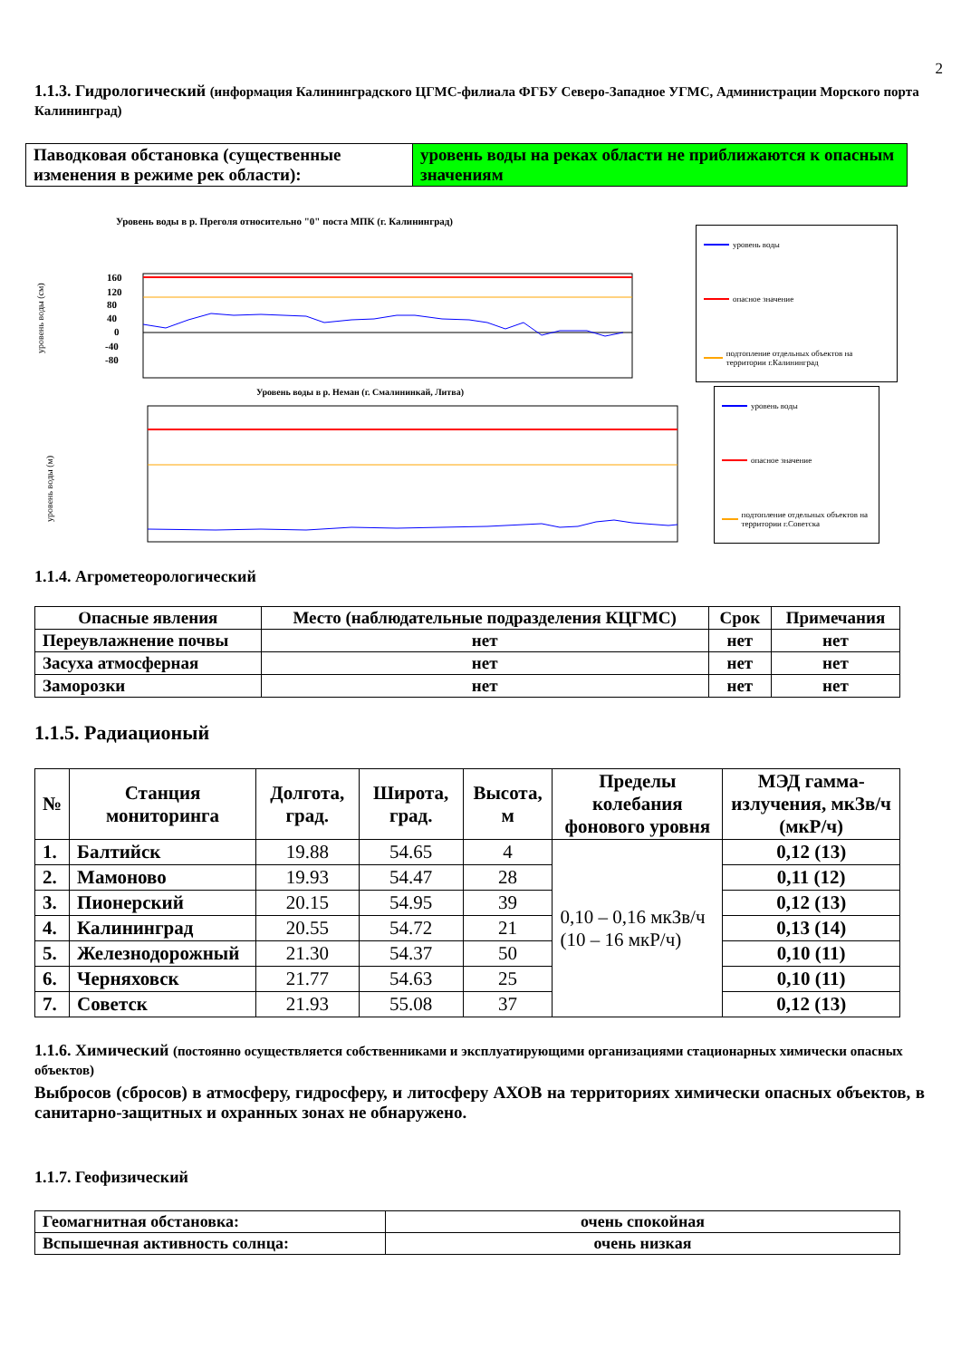2
1.1.3. Гидрологический (информация Калининградского ЦГМС-филиала ФГБУ Северо-Западное УГМС, Администрации Морского порта Калининград)
| Паводковая обстановка (существенные изменения в режиме рек области): | уровень воды на реках области не приближаются к опасным значениям |
Уровень воды в р. Преголя относительно "0" поста МПК (г. Калининград)
уровень воды (см)
160
120
80
40
0
-40
-80
уровень воды
опасное значение
подтопление отдельных объектов на территории г.Калининград
Уровень воды в р. Неман (г. Смалининкай, Литва)
уровень воды (м)
уровень воды
опасное значение
подтопление отдельных объектов на территории г.Советска
1.1.4. Агрометеорологический
| Опасные явления | Место (наблюдательные подразделения КЦГМС) | Срок | Примечания |
| --- | --- | --- | --- |
| Переувлажнение почвы | нет | нет | нет |
| Засуха атмосферная | нет | нет | нет |
| Заморозки | нет | нет | нет |
1.1.5. Радиационый
| № | Станция мониторинга | Долгота, град. | Широта, град. | Высота, м | Пределы колебания фонового уровня | МЭД гамма-излучения, мкЗв/ч (мкР/ч) |
| --- | --- | --- | --- | --- | --- | --- |
| 1. | Балтийск | 19.88 | 54.65 | 4 | 0,10 – 0,16 мкЗв/ч (10 – 16 мкР/ч) | 0,12 (13) |
| 2. | Мамоново | 19.93 | 54.47 | 28 | | 0,11 (12) |
| 3. | Пионерский | 20.15 | 54.95 | 39 | | 0,12 (13) |
| 4. | Калининград | 20.55 | 54.72 | 21 | | 0,13 (14) |
| 5. | Железнодорожный | 21.30 | 54.37 | 50 | | 0,10 (11) |
| 6. | Черняховск | 21.77 | 54.63 | 25 | | 0,10 (11) |
| 7. | Советск | 21.93 | 55.08 | 37 | | 0,12 (13) |
1.1.6. Химический (постоянно осуществляется собственниками и эксплуатирующими организациями стационарных химически опасных объектов)
Выбросов (сбросов) в атмосферу, гидросферу, и литосферу АХОВ на территориях химически опасных объектов, в санитарно-защитных и охранных зонах не обнаружено.
1.1.7. Геофизический
| Геомагнитная обстановка: | очень спокойная |
| Вспышечная активность солнца: | очень низкая |